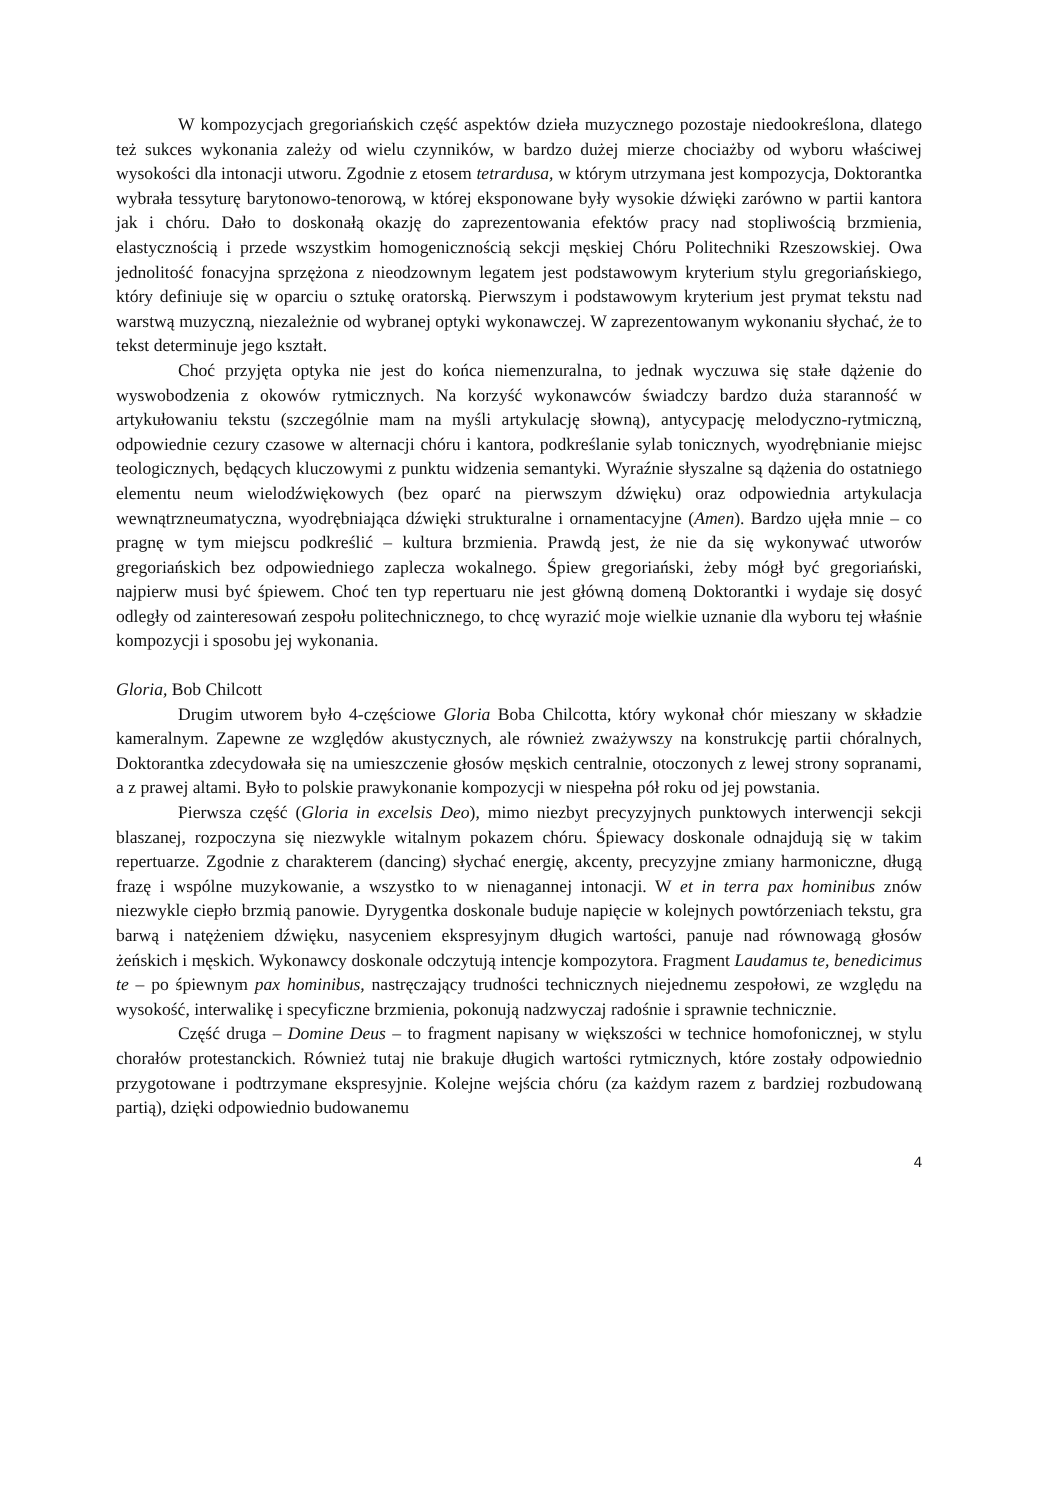W kompozycjach gregoriańskich część aspektów dzieła muzycznego pozostaje niedookreślona, dlatego też sukces wykonania zależy od wielu czynników, w bardzo dużej mierze chociażby od wyboru właściwej wysokości dla intonacji utworu. Zgodnie z etosem tetrardusa, w którym utrzymana jest kompozycja, Doktorantka wybrała tessyturę barytonowo-tenorową, w której eksponowane były wysokie dźwięki zarówno w partii kantora jak i chóru. Dało to doskonałą okazję do zaprezentowania efektów pracy nad stopliwością brzmienia, elastycznością i przede wszystkim homogenicznością sekcji męskiej Chóru Politechniki Rzeszowskiej. Owa jednolitość fonacyjna sprzężona z nieodzownym legatem jest podstawowym kryterium stylu gregoriańskiego, który definiuje się w oparciu o sztukę oratorską. Pierwszym i podstawowym kryterium jest prymat tekstu nad warstwą muzyczną, niezależnie od wybranej optyki wykonawczej. W zaprezentowanym wykonaniu słychać, że to tekst determinuje jego kształt.
Choć przyjęta optyka nie jest do końca niemenzuralna, to jednak wyczuwa się stałe dążenie do wyswobodzenia z okowów rytmicznych. Na korzyść wykonawców świadczy bardzo duża staranność w artykułowaniu tekstu (szczególnie mam na myśli artykulację słowną), antycypację melodyczno-rytmiczną, odpowiednie cezury czasowe w alternacji chóru i kantora, podkreślanie sylab tonicznych, wyodrębnianie miejsc teologicznych, będących kluczowymi z punktu widzenia semantyki. Wyraźnie słyszalne są dążenia do ostatniego elementu neum wielodźwiękowych (bez oparć na pierwszym dźwięku) oraz odpowiednia artykulacja wewnątrzneumatyczna, wyodrębniająca dźwięki strukturalne i ornamentacyjne (Amen). Bardzo ujęła mnie – co pragnę w tym miejscu podkreślić – kultura brzmienia. Prawdą jest, że nie da się wykonywać utworów gregoriańskich bez odpowiedniego zaplecza wokalnego. Śpiew gregoriański, żeby mógł być gregoriański, najpierw musi być śpiewem. Choć ten typ repertuaru nie jest główną domeną Doktorantki i wydaje się dosyć odległy od zainteresowań zespołu politechnicznego, to chcę wyrazić moje wielkie uznanie dla wyboru tej właśnie kompozycji i sposobu jej wykonania.
Gloria, Bob Chilcott
Drugim utworem było 4-częściowe Gloria Boba Chilcotta, który wykonał chór mieszany w składzie kameralnym. Zapewne ze względów akustycznych, ale również zważywszy na konstrukcję partii chóralnych, Doktorantka zdecydowała się na umieszczenie głosów męskich centralnie, otoczonych z lewej strony sopranami, a z prawej altami. Było to polskie prawykonanie kompozycji w niespełna pół roku od jej powstania.
Pierwsza część (Gloria in excelsis Deo), mimo niezbyt precyzyjnych punktowych interwencji sekcji blaszanej, rozpoczyna się niezwykle witalnym pokazem chóru. Śpiewacy doskonale odnajdują się w takim repertuarze. Zgodnie z charakterem (dancing) słychać energię, akcenty, precyzyjne zmiany harmoniczne, długą frazę i wspólne muzykowanie, a wszystko to w nienagannej intonacji. W et in terra pax hominibus znów niezwykle ciepło brzmią panowie. Dyrygentka doskonale buduje napięcie w kolejnych powtórzeniach tekstu, gra barwą i natężeniem dźwięku, nasyceniem ekspresyjnym długich wartości, panuje nad równowagą głosów żeńskich i męskich. Wykonawcy doskonale odczytują intencje kompozytora. Fragment Laudamus te, benedicimus te – po śpiewnym pax hominibus, nastręczający trudności technicznych niejednemu zespołowi, ze względu na wysokość, interwalikę i specyficzne brzmienia, pokonują nadzwyczaj radośnie i sprawnie technicznie.
Część druga – Domine Deus – to fragment napisany w większości w technice homofonicznej, w stylu chorałów protestanckich. Również tutaj nie brakuje długich wartości rytmicznych, które zostały odpowiednio przygotowane i podtrzymane ekspresyjnie. Kolejne wejścia chóru (za każdym razem z bardziej rozbudowaną partią), dzięki odpowiednio budowanemu
4